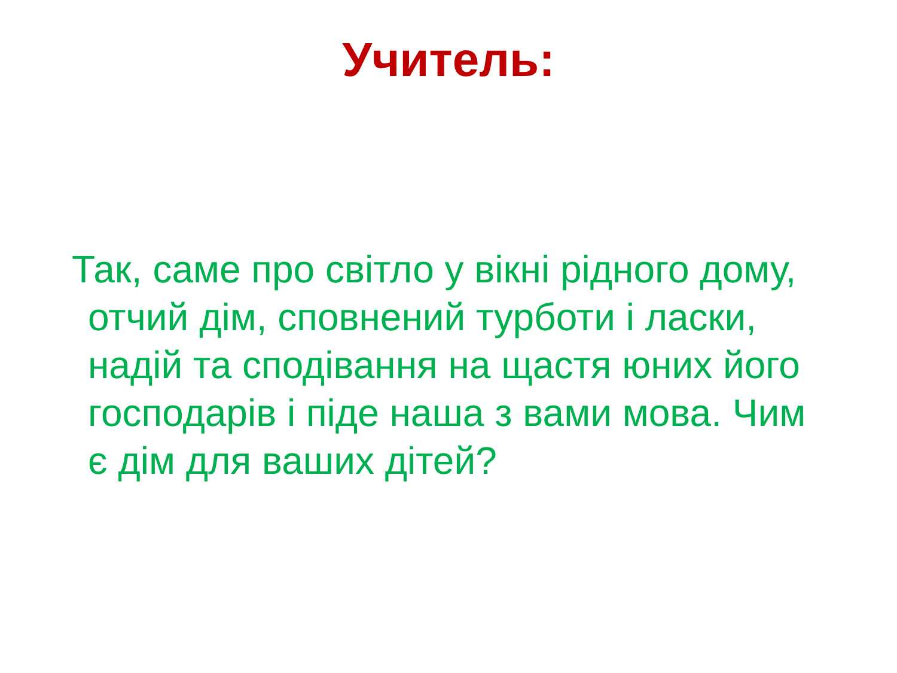Учитель:
Так, саме про світло у вікні рідного дому, отчий дім, сповнений турботи і ласки, надій та сподівання на щастя юних його господарів і піде наша з вами мова. Чим є дім для ваших дітей?